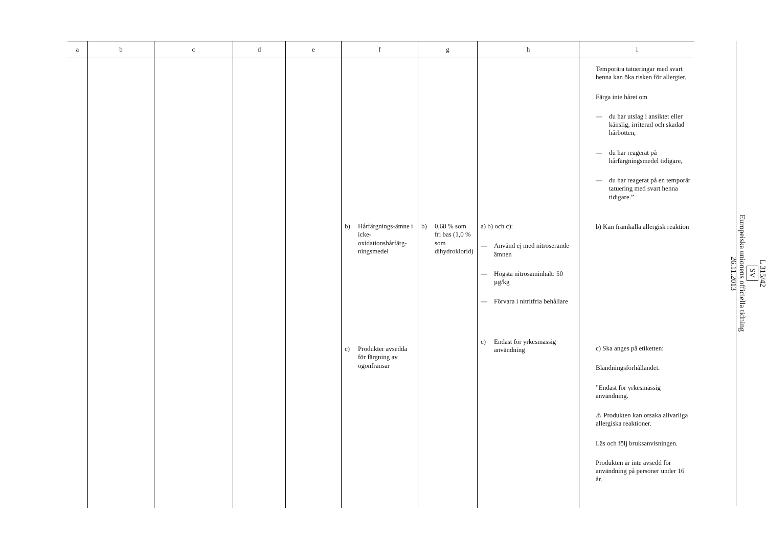| a | b | c | d | e | f | g | h | i |
| --- | --- | --- | --- | --- | --- | --- | --- | --- |
| | | | | | b) Hårfärgnings-ämne i icke-oxidationshårfärg-ningsmedel c) Produkter avsedda för färgning av ögonfransar | b) 0,68 % som fri bas (1,0 % som dihydroklorid) | a) b) och c): — Använd ej med nitroserande ämnen — Högsta nitrosaminhalt: 50 µg/kg — Förvara i nitritfria behållare c) Endast för yrkesmässig användning | Temporära tatueringar med svart henna kan öka risken för allergier. Färga inte håret om — du har utslag i ansiktet eller känslig, irriterad och skadad hårbotten, — du har reagerat på hårfärgningsmedel tidigare, — du har reagerat på en temporär tatuering med svart henna tidigare.” b) Kan framkalla allergisk reaktion c) Ska anges på etiketten: Blandningsförhållandet. ”Endast för yrkesmässig användning. ⚠ Produkten kan orsaka allvarliga allergiska reaktioner. Läs och följ bruksanvisningen. Produkten är inte avsedd för användning på personer under 16 år. |
L 315/42
SV
Europeiska unionens officiella tidning
26.11.2013